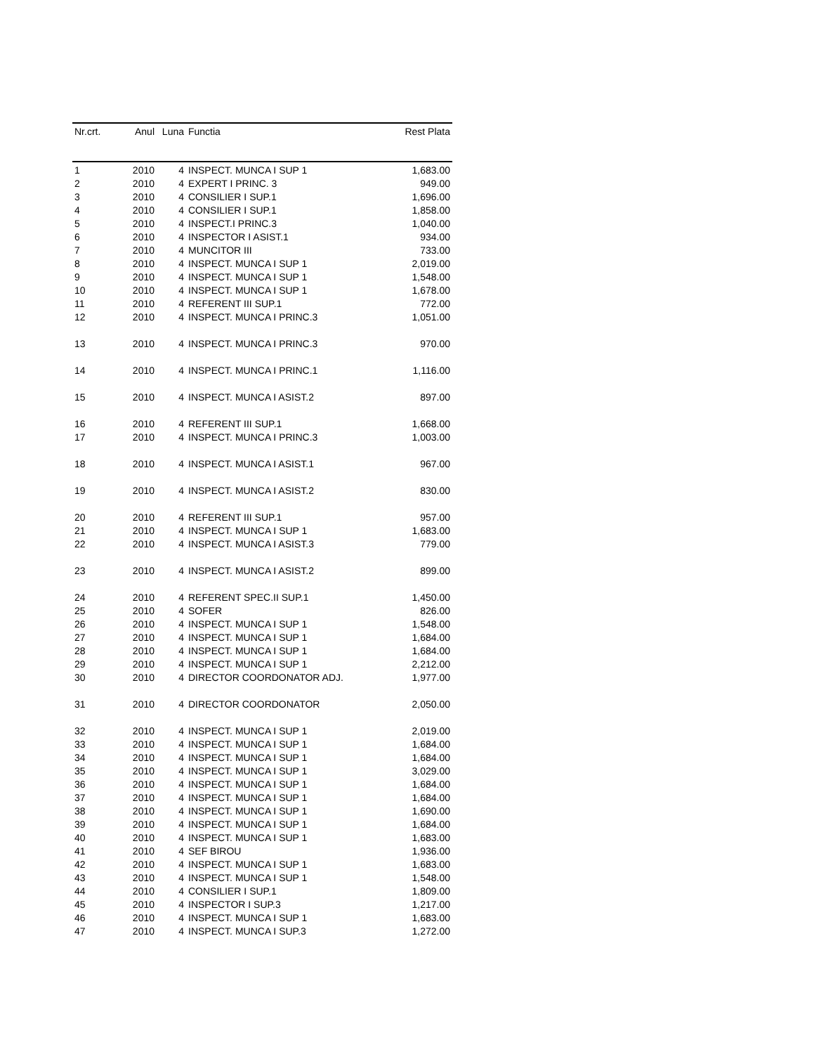| Nr.crt. | Anul | Luna | Functia | Rest Plata |
| --- | --- | --- | --- | --- |
| 1 | 2010 | 4 | INSPECT. MUNCA I SUP 1 | 1,683.00 |
| 2 | 2010 | 4 | EXPERT I PRINC. 3 | 949.00 |
| 3 | 2010 | 4 | CONSILIER I SUP.1 | 1,696.00 |
| 4 | 2010 | 4 | CONSILIER I SUP.1 | 1,858.00 |
| 5 | 2010 | 4 | INSPECT.I PRINC.3 | 1,040.00 |
| 6 | 2010 | 4 | INSPECTOR I ASIST.1 | 934.00 |
| 7 | 2010 | 4 | MUNCITOR III | 733.00 |
| 8 | 2010 | 4 | INSPECT. MUNCA I SUP 1 | 2,019.00 |
| 9 | 2010 | 4 | INSPECT. MUNCA I SUP 1 | 1,548.00 |
| 10 | 2010 | 4 | INSPECT. MUNCA I SUP 1 | 1,678.00 |
| 11 | 2010 | 4 | REFERENT III SUP.1 | 772.00 |
| 12 | 2010 | 4 | INSPECT. MUNCA I PRINC.3 | 1,051.00 |
| 13 | 2010 | 4 | INSPECT. MUNCA I PRINC.3 | 970.00 |
| 14 | 2010 | 4 | INSPECT. MUNCA I PRINC.1 | 1,116.00 |
| 15 | 2010 | 4 | INSPECT. MUNCA I ASIST.2 | 897.00 |
| 16 | 2010 | 4 | REFERENT III SUP.1 | 1,668.00 |
| 17 | 2010 | 4 | INSPECT. MUNCA I PRINC.3 | 1,003.00 |
| 18 | 2010 | 4 | INSPECT. MUNCA I ASIST.1 | 967.00 |
| 19 | 2010 | 4 | INSPECT. MUNCA I ASIST.2 | 830.00 |
| 20 | 2010 | 4 | REFERENT III SUP.1 | 957.00 |
| 21 | 2010 | 4 | INSPECT. MUNCA I SUP 1 | 1,683.00 |
| 22 | 2010 | 4 | INSPECT. MUNCA I ASIST.3 | 779.00 |
| 23 | 2010 | 4 | INSPECT. MUNCA I ASIST.2 | 899.00 |
| 24 | 2010 | 4 | REFERENT SPEC.II SUP.1 | 1,450.00 |
| 25 | 2010 | 4 | SOFER | 826.00 |
| 26 | 2010 | 4 | INSPECT. MUNCA I SUP 1 | 1,548.00 |
| 27 | 2010 | 4 | INSPECT. MUNCA I SUP 1 | 1,684.00 |
| 28 | 2010 | 4 | INSPECT. MUNCA I SUP 1 | 1,684.00 |
| 29 | 2010 | 4 | INSPECT. MUNCA I SUP 1 | 2,212.00 |
| 30 | 2010 | 4 | DIRECTOR COORDONATOR ADJ. | 1,977.00 |
| 31 | 2010 | 4 | DIRECTOR COORDONATOR | 2,050.00 |
| 32 | 2010 | 4 | INSPECT. MUNCA I SUP 1 | 2,019.00 |
| 33 | 2010 | 4 | INSPECT. MUNCA I SUP 1 | 1,684.00 |
| 34 | 2010 | 4 | INSPECT. MUNCA I SUP 1 | 1,684.00 |
| 35 | 2010 | 4 | INSPECT. MUNCA I SUP 1 | 3,029.00 |
| 36 | 2010 | 4 | INSPECT. MUNCA I SUP 1 | 1,684.00 |
| 37 | 2010 | 4 | INSPECT. MUNCA I SUP 1 | 1,684.00 |
| 38 | 2010 | 4 | INSPECT. MUNCA I SUP 1 | 1,690.00 |
| 39 | 2010 | 4 | INSPECT. MUNCA I SUP 1 | 1,684.00 |
| 40 | 2010 | 4 | INSPECT. MUNCA I SUP 1 | 1,683.00 |
| 41 | 2010 | 4 | SEF BIROU | 1,936.00 |
| 42 | 2010 | 4 | INSPECT. MUNCA I SUP 1 | 1,683.00 |
| 43 | 2010 | 4 | INSPECT. MUNCA I SUP 1 | 1,548.00 |
| 44 | 2010 | 4 | CONSILIER I SUP.1 | 1,809.00 |
| 45 | 2010 | 4 | INSPECTOR I SUP.3 | 1,217.00 |
| 46 | 2010 | 4 | INSPECT. MUNCA I SUP 1 | 1,683.00 |
| 47 | 2010 | 4 | INSPECT. MUNCA I SUP.3 | 1,272.00 |